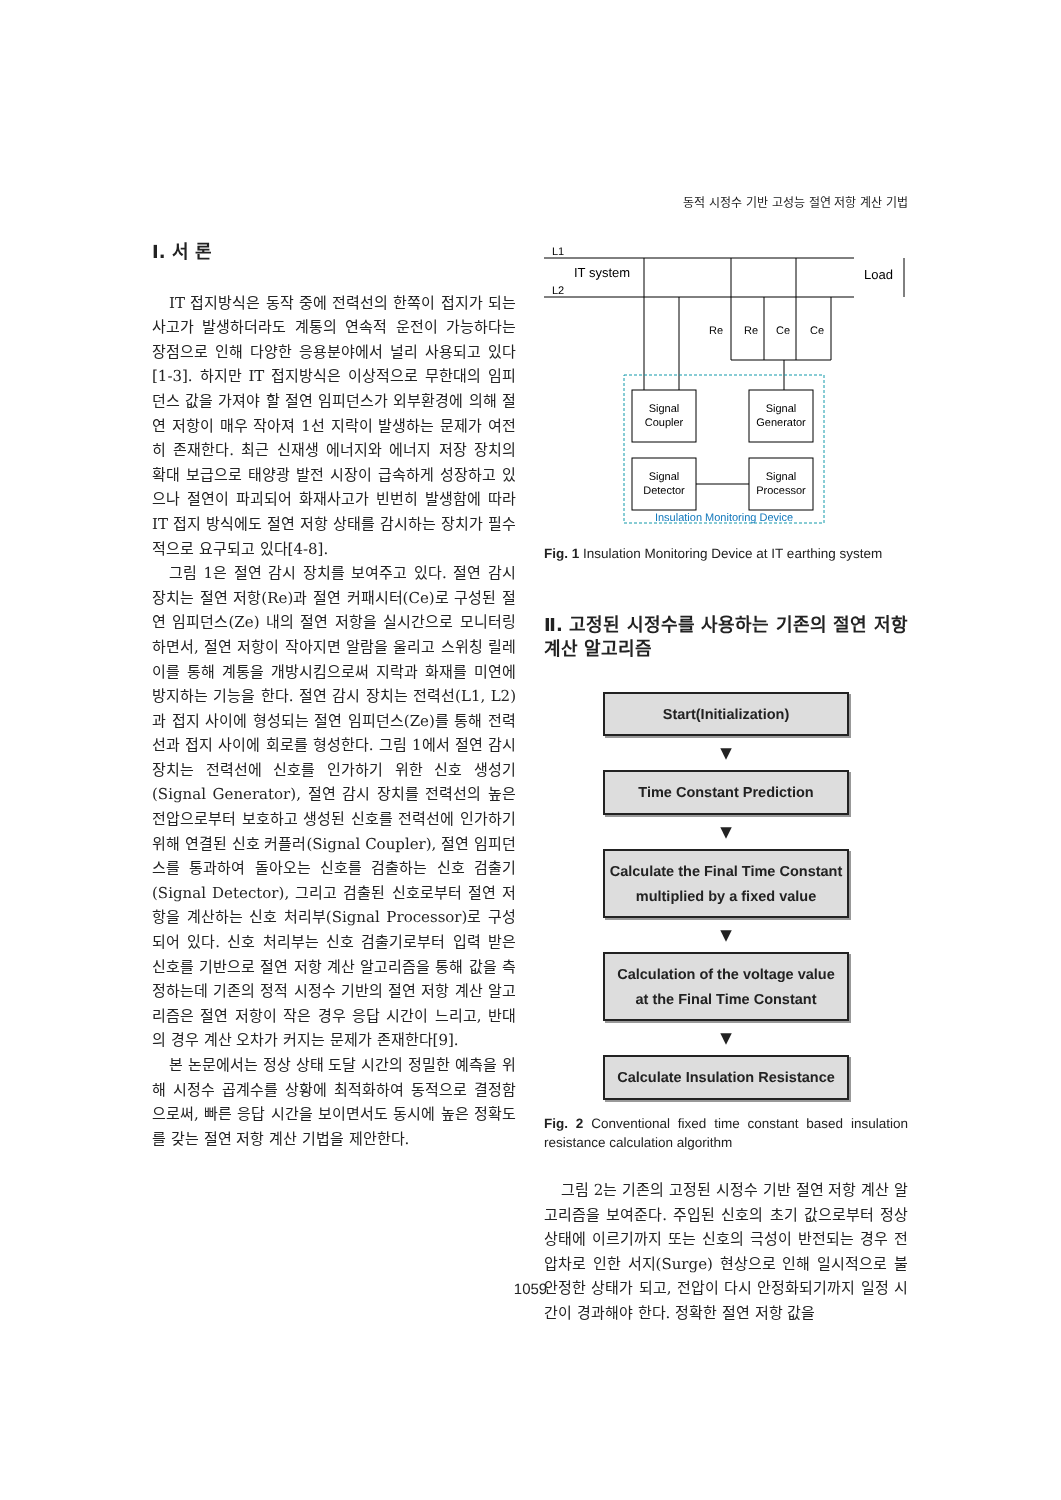동적 시정수 기반 고성능 절연 저항 계산 기법
Ⅰ. 서 론
IT 접지방식은 동작 중에 전력선의 한쪽이 접지가 되는 사고가 발생하더라도 계통의 연속적 운전이 가능하다는 장점으로 인해 다양한 응용분야에서 널리 사용되고 있다[1-3]. 하지만 IT 접지방식은 이상적으로 무한대의 임피던스 값을 가져야 할 절연 임피던스가 외부환경에 의해 절연 저항이 매우 작아져 1선 지락이 발생하는 문제가 여전히 존재한다. 최근 신재생 에너지와 에너지 저장 장치의 확대 보급으로 태양광 발전 시장이 급속하게 성장하고 있으나 절연이 파괴되어 화재사고가 빈번히 발생함에 따라 IT 접지 방식에도 절연 저항 상태를 감시하는 장치가 필수적으로 요구되고 있다[4-8].
그림 1은 절연 감시 장치를 보여주고 있다. 절연 감시 장치는 절연 저항(Re)과 절연 커패시터(Ce)로 구성된 절연 임피던스(Ze) 내의 절연 저항을 실시간으로 모니터링 하면서, 절연 저항이 작아지면 알람을 울리고 스위칭 릴레이를 통해 계통을 개방시킴으로써 지락과 화재를 미연에 방지하는 기능을 한다. 절연 감시 장치는 전력선(L1, L2)과 접지 사이에 형성되는 절연 임피던스(Ze)를 통해 전력선과 접지 사이에 회로를 형성한다. 그림 1에서 절연 감시 장치는 전력선에 신호를 인가하기 위한 신호 생성기(Signal Generator), 절연 감시 장치를 전력선의 높은 전압으로부터 보호하고 생성된 신호를 전력선에 인가하기 위해 연결된 신호 커플러(Signal Coupler), 절연 임피던스를 통과하여 돌아오는 신호를 검출하는 신호 검출기(Signal Detector), 그리고 검출된 신호로부터 절연 저항을 계산하는 신호 처리부(Signal Processor)로 구성 되어 있다. 신호 처리부는 신호 검출기로부터 입력 받은 신호를 기반으로 절연 저항 계산 알고리즘을 통해 값을 측정하는데 기존의 정적 시정수 기반의 절연 저항 계산 알고리즘은 절연 저항이 작은 경우 응답 시간이 느리고, 반대의 경우 계산 오차가 커지는 문제가 존재한다[9].
본 논문에서는 정상 상태 도달 시간의 정밀한 예측을 위해 시정수 곱계수를 상황에 최적화하여 동적으로 결정함으로써, 빠른 응답 시간을 보이면서도 동시에 높은 정확도를 갖는 절연 저항 계산 기법을 제안한다.
L1
L2
IT system
Load
Re
Re
Ce
Ce
Signal
Coupler
Signal
Generator
Signal
Detector
Signal
Processor
Insulation Monitoring Device
Fig. 1 Insulation Monitoring Device at IT earthing system
Ⅱ. 고정된 시정수를 사용하는 기존의 절연 저항 계산 알고리즘
Start(Initialization)
▼
Time Constant Prediction
▼
Calculate the Final Time Constant multiplied by a fixed value
▼
Calculation of the voltage value at the Final Time Constant
▼
Calculate Insulation Resistance
Fig. 2 Conventional fixed time constant based insulation resistance calculation algorithm
그림 2는 기존의 고정된 시정수 기반 절연 저항 계산 알고리즘을 보여준다. 주입된 신호의 초기 값으로부터 정상 상태에 이르기까지 또는 신호의 극성이 반전되는 경우 전압차로 인한 서지(Surge) 현상으로 인해 일시적으로 불안정한 상태가 되고, 전압이 다시 안정화되기까지 일정 시간이 경과해야 한다. 정확한 절연 저항 값을
1059